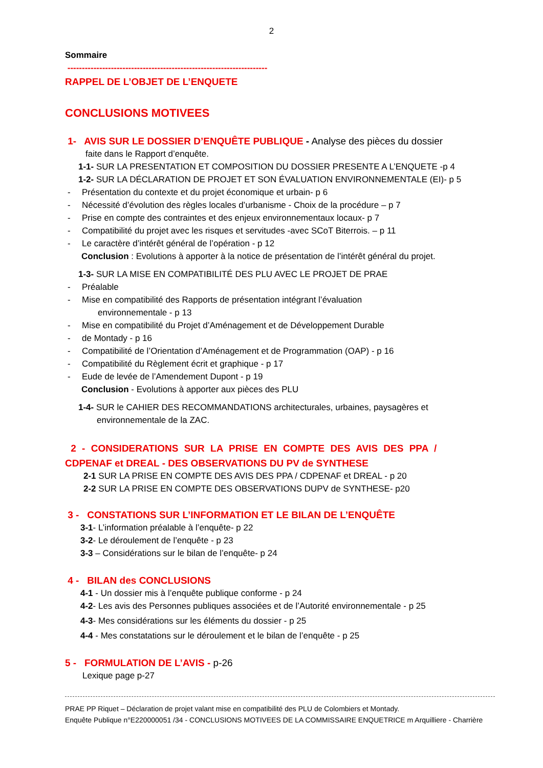2
Sommaire
---------------------------------------------------------------------
RAPPEL DE L’OBJET DE L’ENQUETE
CONCLUSIONS MOTIVEES
1- AVIS SUR LE DOSSIER D’ENQUÊTE PUBLIQUE - Analyse des pièces du dossier
faite dans le Rapport d’enquête.
1-1- SUR LA PRESENTATION ET COMPOSITION DU DOSSIER PRESENTE A L’ENQUETE -p 4
1-2- SUR LA DÉCLARATION DE PROJET ET SON ÉVALUATION ENVIRONNEMENTALE (EI)- p 5
- Présentation du contexte et du projet économique et urbain- p 6
- Nécessité d’évolution des règles locales d’urbanisme - Choix de la procédure – p 7
- Prise en compte des contraintes et des enjeux environnementaux locaux- p 7
- Compatibilité du projet avec les risques et servitudes -avec SCoT Biterrois. – p 11
- Le caractère d’intérêt général de l’opération - p 12
Conclusion : Evolutions à apporter à la notice de présentation de l’intérêt général du projet.
1-3- SUR LA MISE EN COMPATIBILITÉ DES PLU AVEC LE PROJET DE PRAE
- Préalable
- Mise en compatibilité des Rapports de présentation intégrant l’évaluation
environnementale - p 13
- Mise en compatibilité du Projet d’Aménagement et de Développement Durable
- de Montady - p 16
- Compatibilité de l’Orientation d’Aménagement et de Programmation (OAP) - p 16
- Compatibilité du Règlement écrit et graphique - p 17
- Eude de levée de l’Amendement Dupont - p 19
Conclusion - Evolutions à apporter aux pièces des PLU
1-4- SUR le CAHIER DES RECOMMANDATIONS architecturales, urbaines, paysagères et
environnementale de la ZAC.
2 - CONSIDERATIONS SUR LA PRISE EN COMPTE DES AVIS DES PPA /
CDPENAF et DREAL - DES OBSERVATIONS DU PV de SYNTHESE
2-1 SUR LA PRISE EN COMPTE DES AVIS DES PPA / CDPENAF et DREAL - p 20
2-2 SUR LA PRISE EN COMPTE DES OBSERVATIONS DUPV de SYNTHESE- p20
3 - CONSTATIONS SUR L’INFORMATION ET LE BILAN DE L’ENQUÊTE
3-1- L’information préalable à l’enquête- p 22
3-2- Le déroulement de l’enquête - p 23
3-3 – Considérations sur le bilan de l’enquête- p 24
4 - BILAN des CONCLUSIONS
4-1 - Un dossier mis à l’enquête publique conforme - p 24
4-2- Les avis des Personnes publiques associées et de l’Autorité environnementale - p 25
4-3- Mes considérations sur les éléments du dossier - p 25
4-4 - Mes constatations sur le déroulement et le bilan de l’enquête - p 25
5 - FORMULATION DE L’AVIS - p-26
Lexique page p-27
PRAE PP Riquet – Déclaration de projet valant mise en compatibilité des PLU de Colombiers et Montady.
Enquête Publique n°E220000051 /34 - CONCLUSIONS MOTIVEES DE LA COMMISSAIRE ENQUETRICE m Arquilliere - Charrière